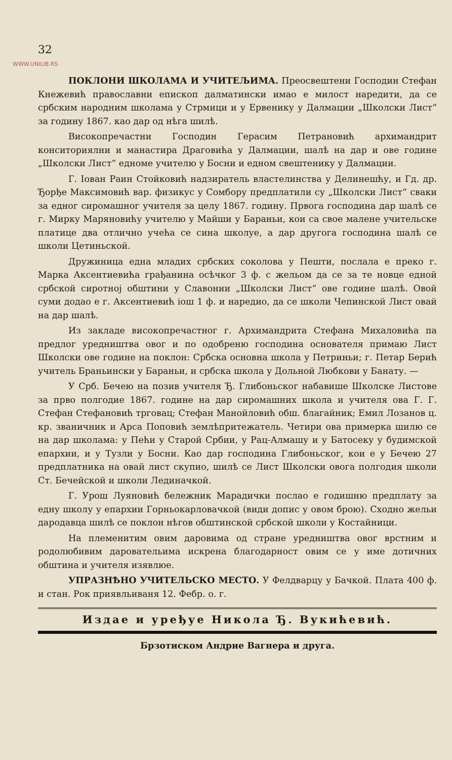32
WWW.UNILIB.RS
ПОКЛОНИ ШКОЛАМА И УЧИТЕЉИМА. Преосвештени Господин Стефан Кнежевић православни епископ далматински имао е милост наредити, да се србским народним школама у Стрмици и у Ервенику у Далмации „Школски Лист“ за годину 1867. као дар од нѣга шилѣ.
Високопречастни Господин Герасим Петрановић архимандрит конситориялни и манастира Драговића у Далмации, шалѣ на дар и ове године „Школски Лист“ едноме учителю у Босни и едном свештенику у Далмации.
Г. Іован Раин Стойковић надзиратель властелинства у Делинешћу, и Гд. др. Ђорђе Максимовић вар. физикус у Сомбору предплатили су „Школски Лист“ сваки за едног сиромашног учителя за целу 1867. годину. Првога господина дар шалѣ се г. Мирку Маряновићу учителю у Майши у Бараньи, кои са свое малене учительске платице два отлично учећа се сина школуе, а дар другога господина шалѣ се школи Цетиньской.
Дружиница една младих србских соколова у Пешти, послала е преко г. Марка Аксентиевића грађанина осѣчког 3 ф. с жельом да се за те новце едной србской сиротној обштини у Славонии „Школски Лист“ ове године шалѣ. Овой суми додао е г. Аксентиевић іош 1 ф. и наредио, да се школи Чепинской Лист овай на дар шалѣ.
Из закладе високопречастног г. Архимандрита Стефана Михаловића па предлог уредништва овог и по одобреню господина основателя примаю Лист Школски ове године на поклон: Србска основна школа у Петриньи; г. Петар Берић учитель Браньински у Бараньи, и србска школа у Дольной Любкови у Банату. —
У Срб. Бечею на позив учителя Ђ. Глибоньског набавише Школске Листове за прво полгодие 1867. године на дар сиромашних школа и учителя ова Г. Г. Стефан Стефановић трговац; Стефан Манойловић обш. благайник; Емил Лозанов ц. кр. званичник и Арса Поповић землѣпритежатель. Четири ова примерка шилю се на дар школама: у Пећи у Старой Србии, у Рац-Алмашу и у Батосеку у будимской епархии, и у Тузли у Босни. Као дар господина Глибоньског, кои е у Бечею 27 предплатника на овай лист скупио, шилѣ се Лист Школски овога полгодия школи Ст. Бечейской и школи Лединачкой.
Г. Урош Луяновић бележник Марадички послао е годишню предплату за едну школу у епархии Горньокарловачкой (види допис у овом брою). Сходно жельи дародавца шилѣ се поклон нѣгов обштинской србской школи у Костайници.
На племенитим овим даровима од стране уредништва овог врстним и родолюбивим даровательима искрена благодарност овим се у име дотичних обштина и учителя изявлюе.
УПРАЗНѢНО УЧИТЕЛЬСКО МЕСТО. У Фелдварцу у Бачкой. Плата 400 ф. и стан. Рок приявльиваня 12. Фебр. о. г.
Издае и уређуе Никола Ђ. Вукићевић.
Брзотиском Андрие Вагнера и друга.